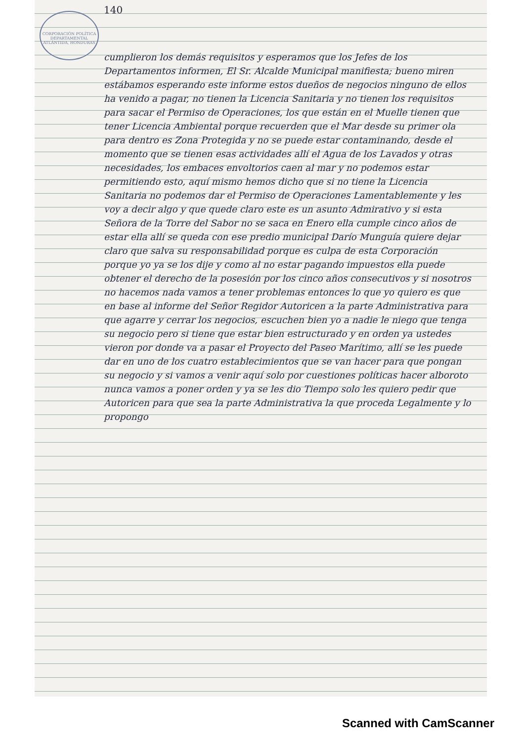140
CORPORACIÓN POLÍTICA DEPARTAMENTAL ATLÁNTIDA, HONDURAS
cumplieron los demás requisitos y esperamos que los Jefes de los Departamentos informen, El Sr. Alcalde Municipal manifiesta; bueno miren estábamos esperando este informe estos dueños de negocios ninguno de ellos ha venido a pagar, no tienen la Licencia Sanitaria y no tienen los requisitos para sacar el Permiso de Operaciones, los que están en el Muelle tienen que tener Licencia Ambiental porque recuerden que el Mar desde su primer ola para dentro es Zona Protegida y no se puede estar contaminando, desde el momento que se tienen esas actividades allí el Agua de los Lavados y otras necesidades, los embaces envoltorios caen al mar y no podemos estar permitiendo esto, aquí mismo hemos dicho que si no tiene la Licencia Sanitaria no podemos dar el Permiso de Operaciones Lamentablemente y les voy a decir algo y que quede claro este es un asunto Admirativo y si esta Señora de la Torre del Sabor no se saca en Enero ella cumple cinco años de estar ella allí se queda con ese predio municipal Darío Munguía quiere dejar claro que salva su responsabilidad porque es culpa de esta Corporación porque yo ya se los dije y como al no estar pagando impuestos ella puede obtener el derecho de la posesión por los cinco años consecutivos y si nosotros no hacemos nada vamos a tener problemas entonces lo que yo quiero es que en base al informe del Señor Regidor Autoricen a la parte Administrativa para que agarre y cerrar los negocios, escuchen bien yo a nadie le niego que tenga su negocio pero si tiene que estar bien estructurado y en orden ya ustedes vieron por donde va a pasar el Proyecto del Paseo Marítimo, allí se les puede dar en uno de los cuatro establecimientos que se van hacer para que pongan su negocio y si vamos a venir aquí solo por cuestiones políticas hacer alboroto nunca vamos a poner orden y ya se les dio Tiempo solo les quiero pedir que Autoricen para que sea la parte Administrativa la que proceda Legalmente y lo propongo
Scanned with CamScanner